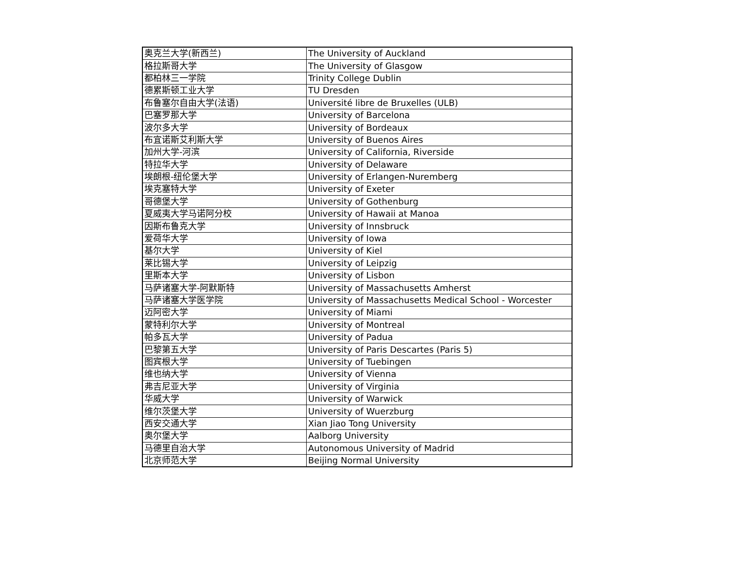| 奥克兰大学(新西兰) | The University of Auckland |
| 格拉斯哥大学 | The University of Glasgow |
| 都柏林三一学院 | Trinity College Dublin |
| 德累斯顿工业大学 | TU Dresden |
| 布鲁塞尔自由大学(法语) | Université libre de Bruxelles (ULB) |
| 巴塞罗那大学 | University of Barcelona |
| 波尔多大学 | University of Bordeaux |
| 布宜诺斯艾利斯大学 | University of Buenos Aires |
| 加州大学-河滨 | University of California, Riverside |
| 特拉华大学 | University of Delaware |
| 埃朗根-纽伦堡大学 | University of Erlangen-Nuremberg |
| 埃克塞特大学 | University of Exeter |
| 哥德堡大学 | University of Gothenburg |
| 夏威夷大学马诺阿分校 | University of Hawaii at Manoa |
| 因斯布鲁克大学 | University of Innsbruck |
| 爱荷华大学 | University of Iowa |
| 基尔大学 | University of Kiel |
| 莱比锡大学 | University of Leipzig |
| 里斯本大学 | University of Lisbon |
| 马萨诸塞大学-阿默斯特 | University of Massachusetts Amherst |
| 马萨诸塞大学医学院 | University of Massachusetts Medical School - Worcester |
| 迈阿密大学 | University of Miami |
| 蒙特利尔大学 | University of Montreal |
| 帕多瓦大学 | University of Padua |
| 巴黎第五大学 | University of Paris Descartes (Paris 5) |
| 图宾根大学 | University of Tuebingen |
| 维也纳大学 | University of Vienna |
| 弗吉尼亚大学 | University of Virginia |
| 华威大学 | University of Warwick |
| 维尔茨堡大学 | University of Wuerzburg |
| 西安交通大学 | Xian Jiao Tong University |
| 奥尔堡大学 | Aalborg University |
| 马德里自治大学 | Autonomous University of Madrid |
| 北京师范大学 | Beijing Normal University |